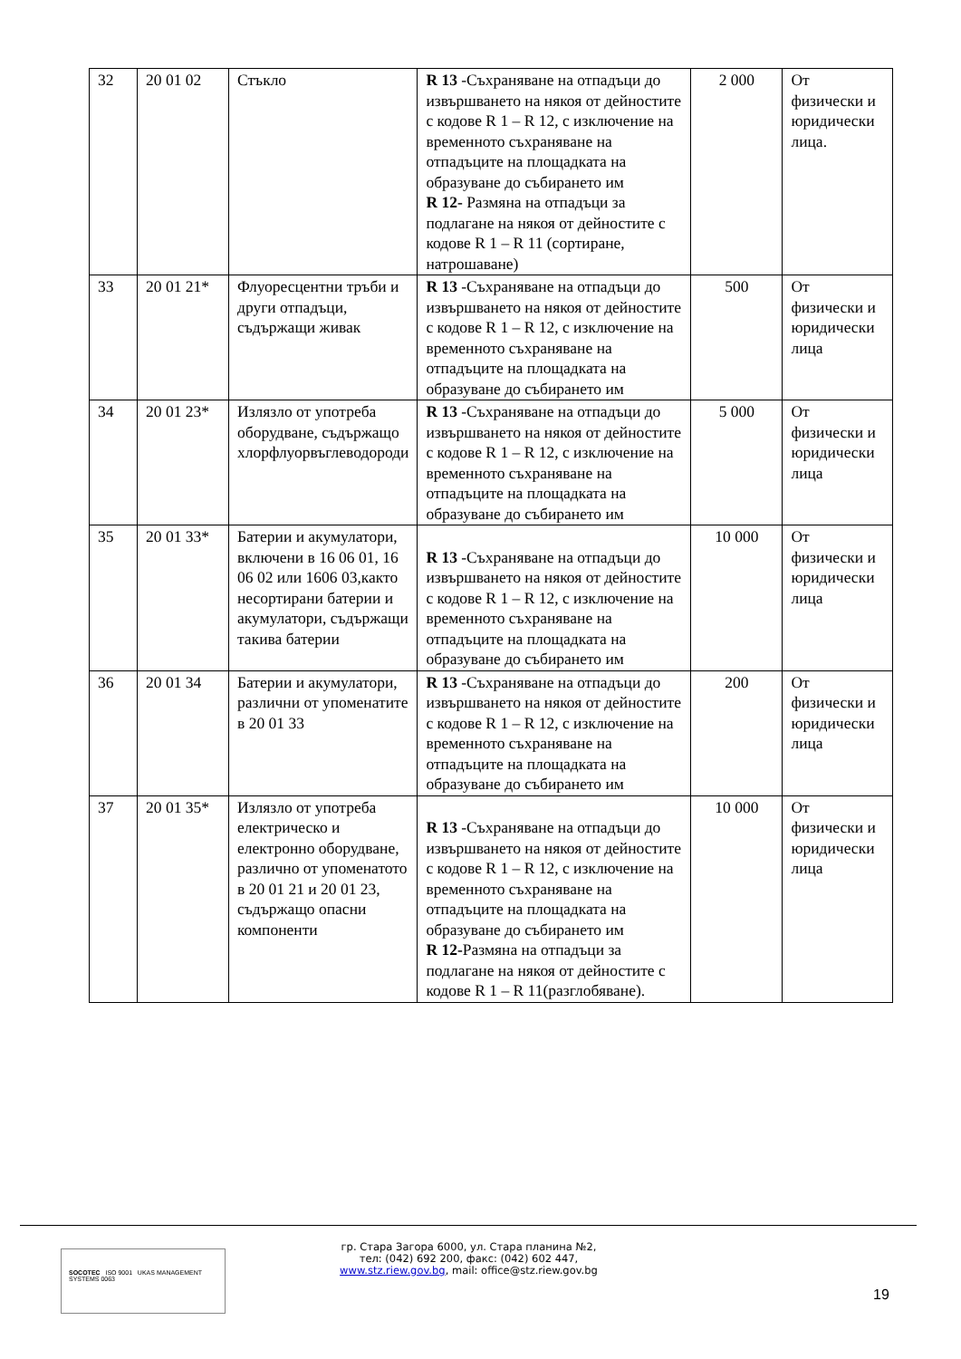| 32 | 20 01 02 | Стъкло | R 13 -Съхраняване на отпадъци до извършването на някоя от дейностите с кодове R 1 – R 12, с изключение на временното съхраняване на отпадъците на площадката на образуване до събирането им R 12- Размяна на отпадъци за подлагане на някоя от дейностите с кодове R 1 – R 11 (сортиране, натрошаване) | 2 000 | От физически и юридически лица. |
| 33 | 20 01 21* | Флуоресцентни тръби и други отпадъци, съдържащи живак | R 13 -Съхраняване на отпадъци до извършването на някоя от дейностите с кодове R 1 – R 12, с изключение на временното съхраняване на отпадъците на площадката на образуване до събирането им | 500 | От физически и юридически лица |
| 34 | 20 01 23* | Излязло от употреба оборудване, съдържащо хлорфлуорвъглеводороди | R 13 -Съхраняване на отпадъци до извършването на някоя от дейностите с кодове R 1 – R 12, с изключение на временното съхраняване на отпадъците на площадката на образуване до събирането им | 5 000 | От физически и юридически лица |
| 35 | 20 01 33* | Батерии и акумулатори, включени в 16 06 01, 16 06 02 или 1606 03,както несортирани батерии и акумулатори, съдържащи такива батерии | R 13 -Съхраняване на отпадъци до извършването на някоя от дейностите с кодове R 1 – R 12, с изключение на временното съхраняване на отпадъците на площадката на образуване до събирането им | 10 000 | От физически и юридически лица |
| 36 | 20 01 34 | Батерии и акумулатори, различни от упоменатите в 20 01 33 | R 13 -Съхраняване на отпадъци до извършването на някоя от дейностите с кодове R 1 – R 12, с изключение на временното съхраняване на отпадъците на площадката на образуване до събирането им | 200 | От физически и юридически лица |
| 37 | 20 01 35* | Излязло от употреба електрическо и електронно оборудване, различно от упоменатото в 20 01 21 и 20 01 23, съдържащо опасни компоненти | R 13 -Съхраняване на отпадъци до извършването на някоя от дейностите с кодове R 1 – R 12, с изключение на временното съхраняване на отпадъците на площадката на образуване до събирането им R 12- Размяна на отпадъци за подлагане на някоя от дейностите с кодове R 1 – R 11(разглобяване). | 10 000 | От физически и юридически лица |
SOCOTEC ISO 9001 UKAS MANAGEMENT SYSTEMS 0063
гр. Стара Загора 6000, ул. Стара планина №2,
тел: (042) 692 200, факс: (042) 602 447,
www.stz.riew.gov.bg, mail: office@stz.riew.gov.bg
19